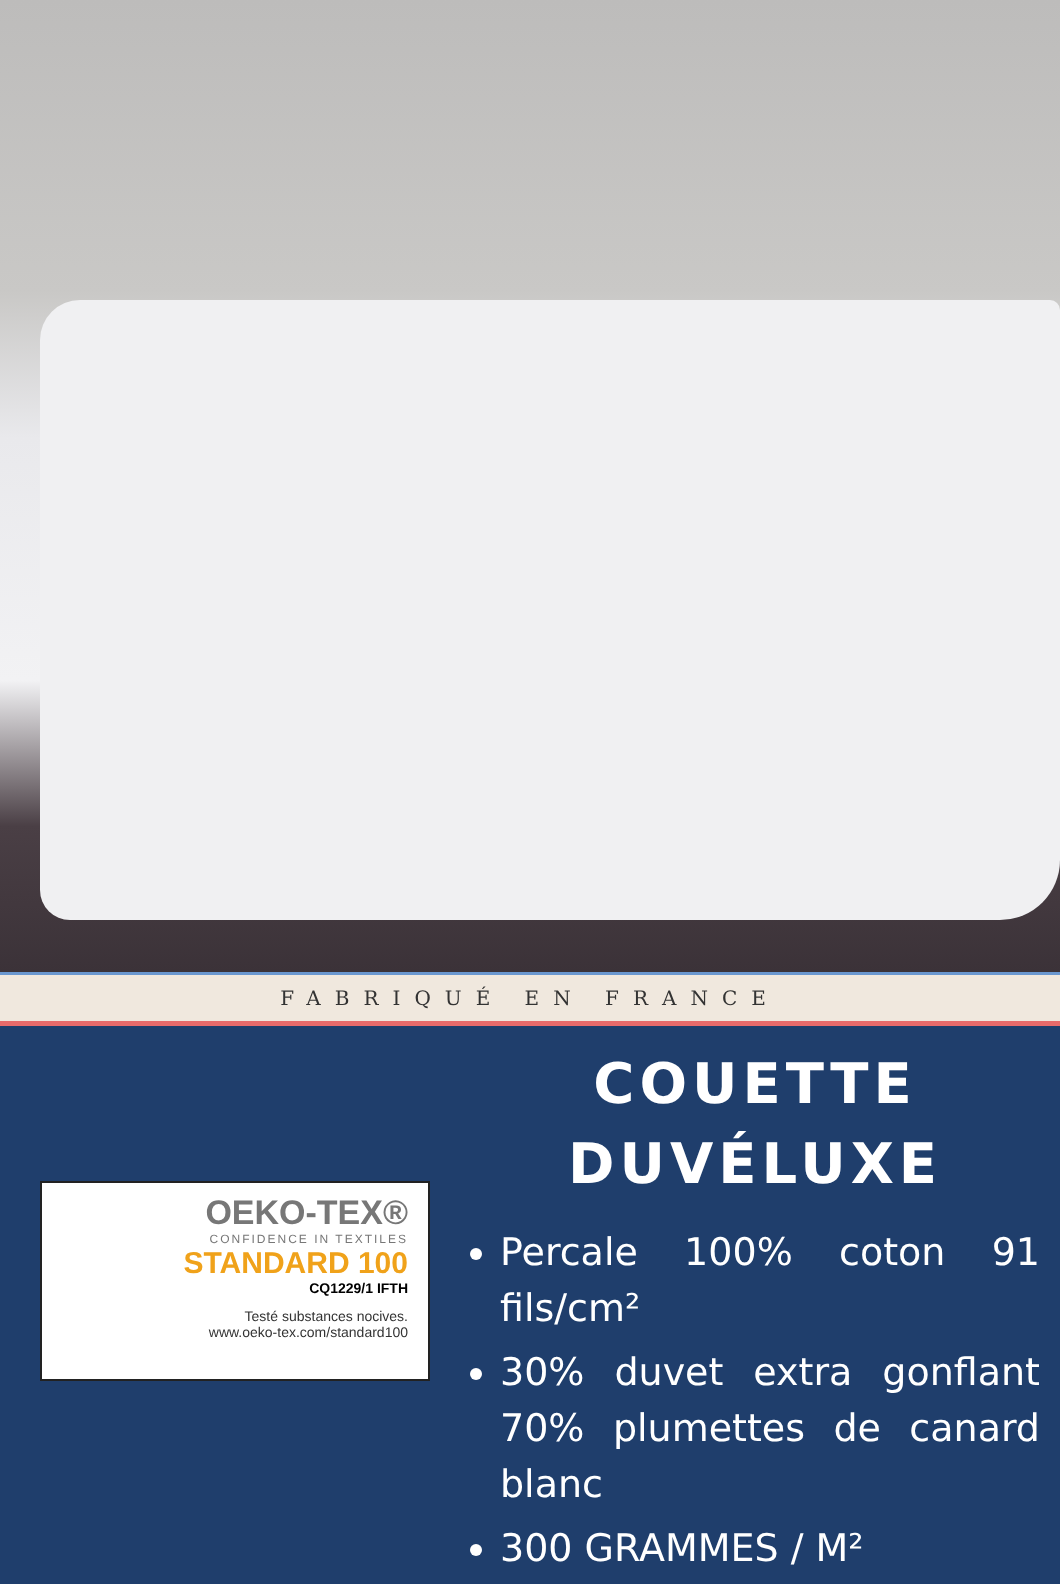FABRIQUÉ EN FRANCE
OEKO-TEX®
CONFIDENCE IN TEXTILES
STANDARD 100
CQ1229/1 IFTH
Testé substances nocives.
www.oeko-tex.com/standard100
COUETTE
DUVÉLUXE
Percale 100% coton 91 fils/cm²
30% duvet extra gonflant 70% plumettes de canard blanc
300 GRAMMES / M²